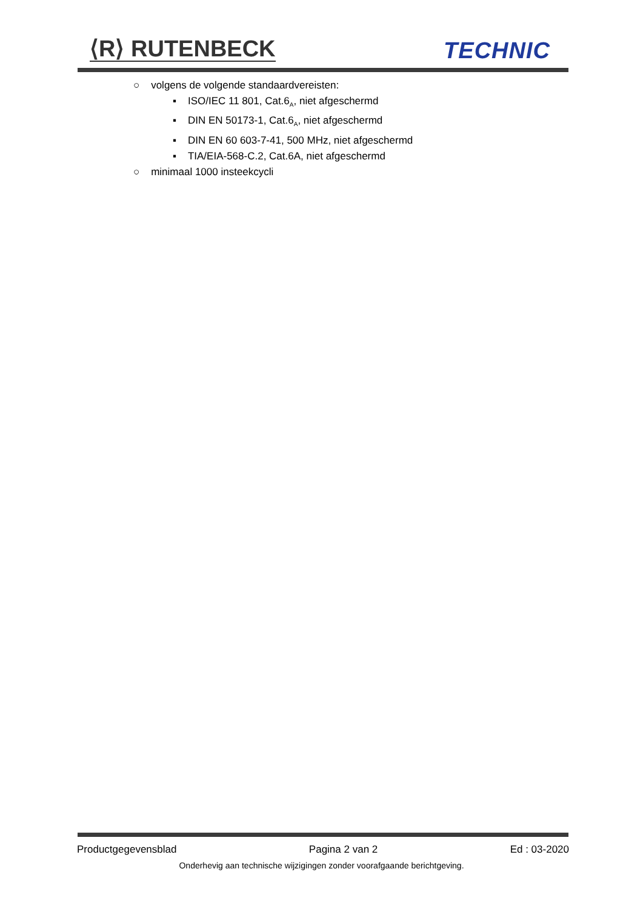⟨R⟩ RUTENBECK TECHNIC
○ volgens de volgende standaardvereisten:
▪ ISO/IEC 11 801, Cat.6<sub>A</sub>, niet afgeschermd
▪ DIN EN 50173-1, Cat.6<sub>A</sub>, niet afgeschermd
▪ DIN EN 60 603-7-41, 500 MHz, niet afgeschermd
▪ TIA/EIA-568-C.2, Cat.6A, niet afgeschermd
○ minimaal 1000 insteekcycli
Productgegevensblad Pagina 2 van 2 Ed : 03-2020
Onderhevig aan technische wijzigingen zonder voorafgaande berichtgeving.